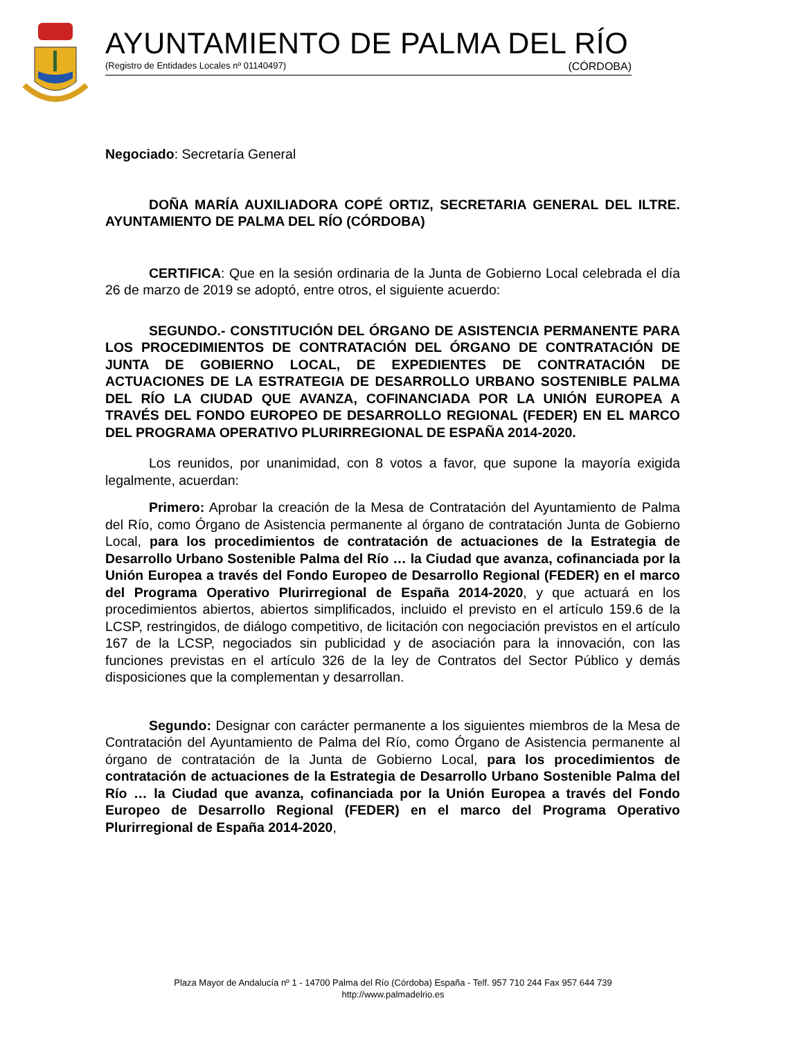AYUNTAMIENTO DE PALMA DEL RÍO
(Registro de Entidades Locales nº 01140497) (CÓRDOBA)
Negociado: Secretaría General
DOÑA MARÍA AUXILIADORA COPÉ ORTIZ, SECRETARIA GENERAL DEL ILTRE. AYUNTAMIENTO DE PALMA DEL RÍO (CÓRDOBA)
CERTIFICA: Que en la sesión ordinaria de la Junta de Gobierno Local celebrada el día 26 de marzo de 2019 se adoptó, entre otros, el siguiente acuerdo:
SEGUNDO.- CONSTITUCIÓN DEL ÓRGANO DE ASISTENCIA PERMANENTE PARA LOS PROCEDIMIENTOS DE CONTRATACIÓN DEL ÓRGANO DE CONTRATACIÓN DE JUNTA DE GOBIERNO LOCAL, DE EXPEDIENTES DE CONTRATACIÓN DE ACTUACIONES DE LA ESTRATEGIA DE DESARROLLO URBANO SOSTENIBLE PALMA DEL RÍO LA CIUDAD QUE AVANZA, COFINANCIADA POR LA UNIÓN EUROPEA A TRAVÉS DEL FONDO EUROPEO DE DESARROLLO REGIONAL (FEDER) EN EL MARCO DEL PROGRAMA OPERATIVO PLURIRREGIONAL DE ESPAÑA 2014-2020.
Los reunidos, por unanimidad, con 8 votos a favor, que supone la mayoría exigida legalmente, acuerdan:
Primero: Aprobar la creación de la Mesa de Contratación del Ayuntamiento de Palma del Río, como Órgano de Asistencia permanente al órgano de contratación Junta de Gobierno Local, para los procedimientos de contratación de actuaciones de la Estrategia de Desarrollo Urbano Sostenible Palma del Río … la Ciudad que avanza, cofinanciada por la Unión Europea a través del Fondo Europeo de Desarrollo Regional (FEDER) en el marco del Programa Operativo Plurirregional de España 2014-2020, y que actuará en los procedimientos abiertos, abiertos simplificados, incluido el previsto en el artículo 159.6 de la LCSP, restringidos, de diálogo competitivo, de licitación con negociación previstos en el artículo 167 de la LCSP, negociados sin publicidad y de asociación para la innovación, con las funciones previstas en el artículo 326 de la ley de Contratos del Sector Público y demás disposiciones que la complementan y desarrollan.
Segundo: Designar con carácter permanente a los siguientes miembros de la Mesa de Contratación del Ayuntamiento de Palma del Río, como Órgano de Asistencia permanente al órgano de contratación de la Junta de Gobierno Local, para los procedimientos de contratación de actuaciones de la Estrategia de Desarrollo Urbano Sostenible Palma del Río … la Ciudad que avanza, cofinanciada por la Unión Europea a través del Fondo Europeo de Desarrollo Regional (FEDER) en el marco del Programa Operativo Plurirregional de España 2014-2020,
Plaza Mayor de Andalucía nº 1 - 14700 Palma del Río (Córdoba) España - Telf. 957 710 244 Fax 957 644 739
http://www.palmadelrio.es